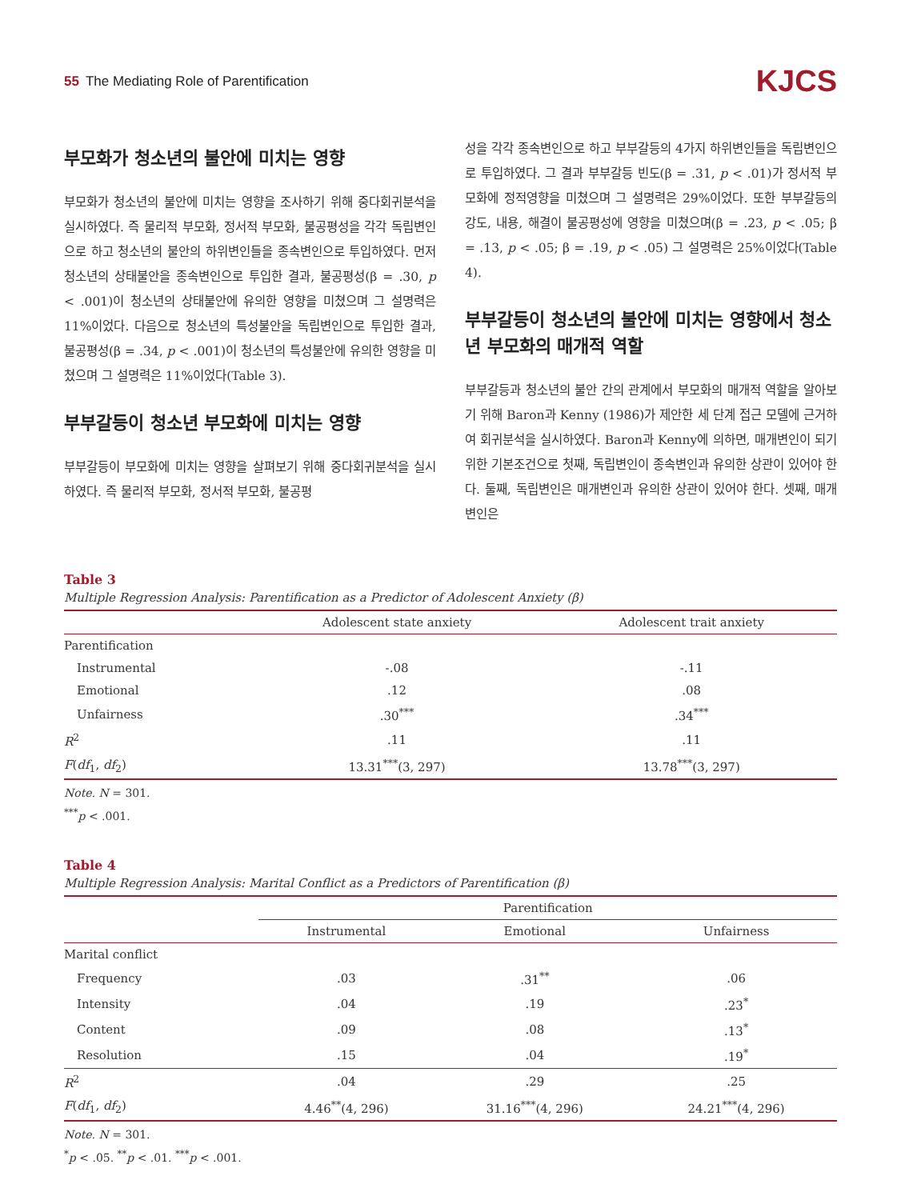55 The Mediating Role of Parentification
KJCS
부모화가 청소년의 불안에 미치는 영향
부모화가 청소년의 불안에 미치는 영향을 조사하기 위해 중다회귀분석을 실시하였다. 즉 물리적 부모화, 정서적 부모화, 불공평성을 각각 독립변인으로 하고 청소년의 불안의 하위변인들을 종속변인으로 투입하였다. 먼저 청소년의 상태불안을 종속변인으로 투입한 결과, 불공평성(β = .30, p < .001)이 청소년의 상태불안에 유의한 영향을 미쳤으며 그 설명력은 11%이었다. 다음으로 청소년의 특성불안을 독립변인으로 투입한 결과, 불공평성(β = .34, p < .001)이 청소년의 특성불안에 유의한 영향을 미쳤으며 그 설명력은 11%이었다(Table 3).
부부갈등이 청소년 부모화에 미치는 영향
부부갈등이 부모화에 미치는 영향을 살펴보기 위해 중다회귀분석을 실시하였다. 즉 물리적 부모화, 정서적 부모화, 불공평
성을 각각 종속변인으로 하고 부부갈등의 4가지 하위변인들을 독립변인으로 투입하였다. 그 결과 부부갈등 빈도(β = .31, p < .01)가 정서적 부모화에 정적영향을 미쳤으며 그 설명력은 29%이었다. 또한 부부갈등의 강도, 내용, 해결이 불공평성에 영향을 미쳤으며(β = .23, p < .05; β = .13, p < .05; β = .19, p < .05) 그 설명력은 25%이었다(Table 4).
부부갈등이 청소년의 불안에 미치는 영향에서 청소년 부모화의 매개적 역할
부부갈등과 청소년의 불안 간의 관계에서 부모화의 매개적 역할을 알아보기 위해 Baron과 Kenny (1986)가 제안한 세 단계 접근 모델에 근거하여 회귀분석을 실시하였다. Baron과 Kenny에 의하면, 매개변인이 되기 위한 기본조건으로 첫째, 독립변인이 종속변인과 유의한 상관이 있어야 한다. 둘째, 독립변인은 매개변인과 유의한 상관이 있어야 한다. 셋째, 매개변인은
Table 3
Multiple Regression Analysis: Parentification as a Predictor of Adolescent Anxiety (β)
| | Adolescent state anxiety | Adolescent trait anxiety |
| --- | --- | --- |
| Parentification | | |
| Instrumental | -.08 | -.11 |
| Emotional | .12 | .08 |
| Unfairness | .30<sup>***</sup> | .34<sup>***</sup> |
| R<sup>2</sup> | .11 | .11 |
| F ( df<sub>1</sub>, df<sub>2</sub>) | 13.31<sup>***</sup>(3, 297) | 13.78<sup>***</sup>(3, 297) |
Note. N = 301.
<sup>***</sup> p < .001.
Table 4
Multiple Regression Analysis: Marital Conflict as a Predictors of Parentification (β)
| | Parentification | | |
| --- | --- | --- | --- |
| | Instrumental | Emotional | Unfairness |
| Marital conflict | | | |
| Frequency | .03 | .31<sup>**</sup> | .06 |
| Intensity | .04 | .19 | .23<sup>*</sup> |
| Content | .09 | .08 | .13<sup>*</sup> |
| Resolution | .15 | .04 | .19<sup>*</sup> |
| R<sup>2</sup> | .04 | .29 | .25 |
| F ( df<sub>1</sub>, df<sub>2</sub>) | 4.46<sup>**</sup>(4, 296) | 31.16<sup>***</sup>(4, 296) | 24.21<sup>***</sup>(4, 296) |
Note. N = 301.
<sup>*</sup> p < .05. <sup>**</sup>p < .01. <sup>***</sup>p < .001.